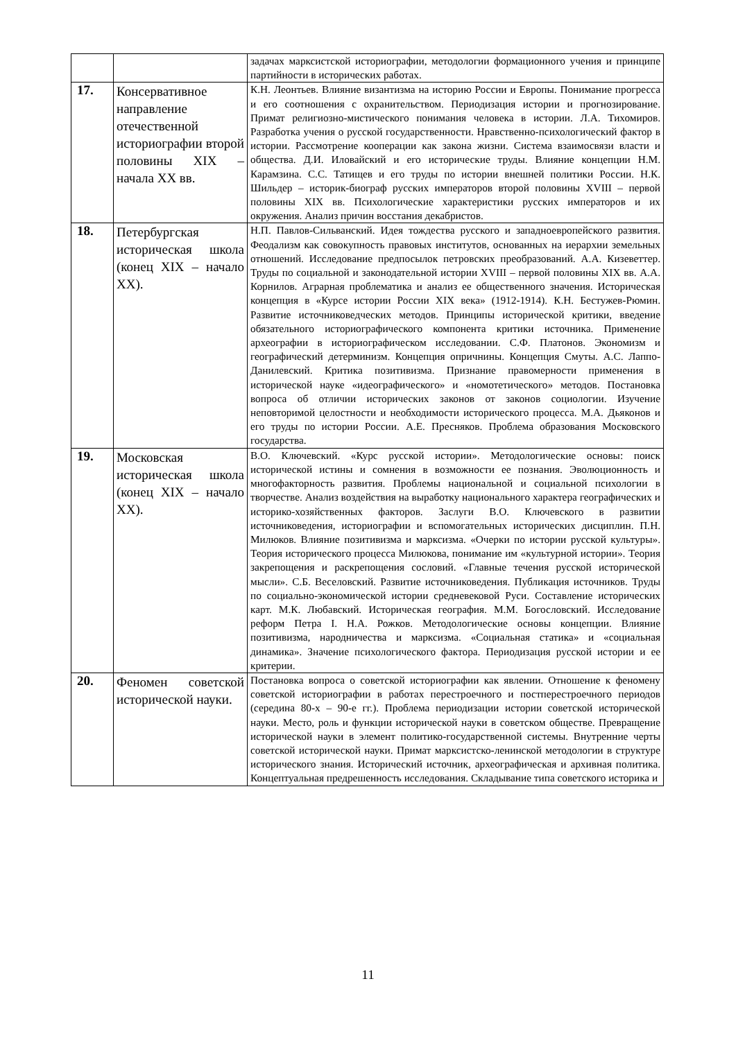| | | задачах марксистской историографии, методологии формационного учения и принципе партийности в исторических работах. |
| 17. | Консервативное направление отечественной историографии второй половины XIX – начала XX вв. | К.Н. Леонтьев. Влияние византизма на историю России и Европы. Понимание прогресса и его соотношения с охранительством. Периодизация истории и прогнозирование. Примат религиозно-мистического понимания человека в истории. Л.А. Тихомиров. Разработка учения о русской государственности. Нравственно-психологический фактор в истории. Рассмотрение кооперации как закона жизни. Система взаимосвязи власти и общества. Д.И. Иловайский и его исторические труды. Влияние концепции Н.М. Карамзина. С.С. Татищев и его труды по истории внешней политики России. Н.К. Шильдер – историк-биограф русских императоров второй половины XVIII – первой половины XIX вв. Психологические характеристики русских императоров и их окружения. Анализ причин восстания декабристов. |
| 18. | Петербургская историческая школа (конец XIX – начало XX). | Н.П. Павлов-Сильванский. Идея тождества русского и западноевропейского развития. Феодализм как совокупность правовых институтов, основанных на иерархии земельных отношений. Исследование предпосылок петровских преобразований. А.А. Кизеветтер. Труды по социальной и законодательной истории XVIII – первой половины XIX вв. А.А. Корнилов. Аграрная проблематика и анализ ее общественного значения. Историческая концепция в «Курсе истории России XIX века» (1912-1914). К.Н. Бестужев-Рюмин. Развитие источниковедческих методов. Принципы исторической критики, введение обязательного историографического компонента критики источника. Применение археографии в историографическом исследовании. С.Ф. Платонов. Экономизм и географический детерминизм. Концепция опричнины. Концепция Смуты. А.С. Лаппо-Данилевский. Критика позитивизма. Признание правомерности применения в исторической науке «идеографического» и «номотетического» методов. Постановка вопроса об отличии исторических законов от законов социологии. Изучение неповторимой целостности и необходимости исторического процесса. М.А. Дьяконов и его труды по истории России. А.Е. Пресняков. Проблема образования Московского государства. |
| 19. | Московская историческая школа (конец XIX – начало XX). | В.О. Ключевский. «Курс русской истории». Методологические основы: поиск исторической истины и сомнения в возможности ее познания. Эволюционность и многофакторность развития. Проблемы национальной и социальной психологии в творчестве. Анализ воздействия на выработку национального характера географических и историко-хозяйственных факторов. Заслуги В.О. Ключевского в развитии источниковедения, историографии и вспомогательных исторических дисциплин. П.Н. Милюков. Влияние позитивизма и марксизма. «Очерки по истории русской культуры». Теория исторического процесса Милюкова, понимание им «культурной истории». Теория закрепощения и раскрепощения сословий. «Главные течения русской исторической мысли». С.Б. Веселовский. Развитие источниковедения. Публикация источников. Труды по социально-экономической истории средневековой Руси. Составление исторических карт. М.К. Любавский. Историческая география. М.М. Богословский. Исследование реформ Петра I. Н.А. Рожков. Методологические основы концепции. Влияние позитивизма, народничества и марксизма. «Социальная статика» и «социальная динамика». Значение психологического фактора. Периодизация русской истории и ее критерии. |
| 20. | Феномен советской исторической науки. | Постановка вопроса о советской историографии как явлении. Отношение к феномену советской историографии в работах перестроечного и постперестроечного периодов (середина 80-х – 90-е гг.). Проблема периодизации истории советской исторической науки. Место, роль и функции исторической науки в советском обществе. Превращение исторической науки в элемент политико-государственной системы. Внутренние черты советской исторической науки. Примат марксистско-ленинской методологии в структуре исторического знания. Исторический источник, археографическая и архивная политика. Концептуальная предрешенность исследования. Складывание типа советского историка и |
11